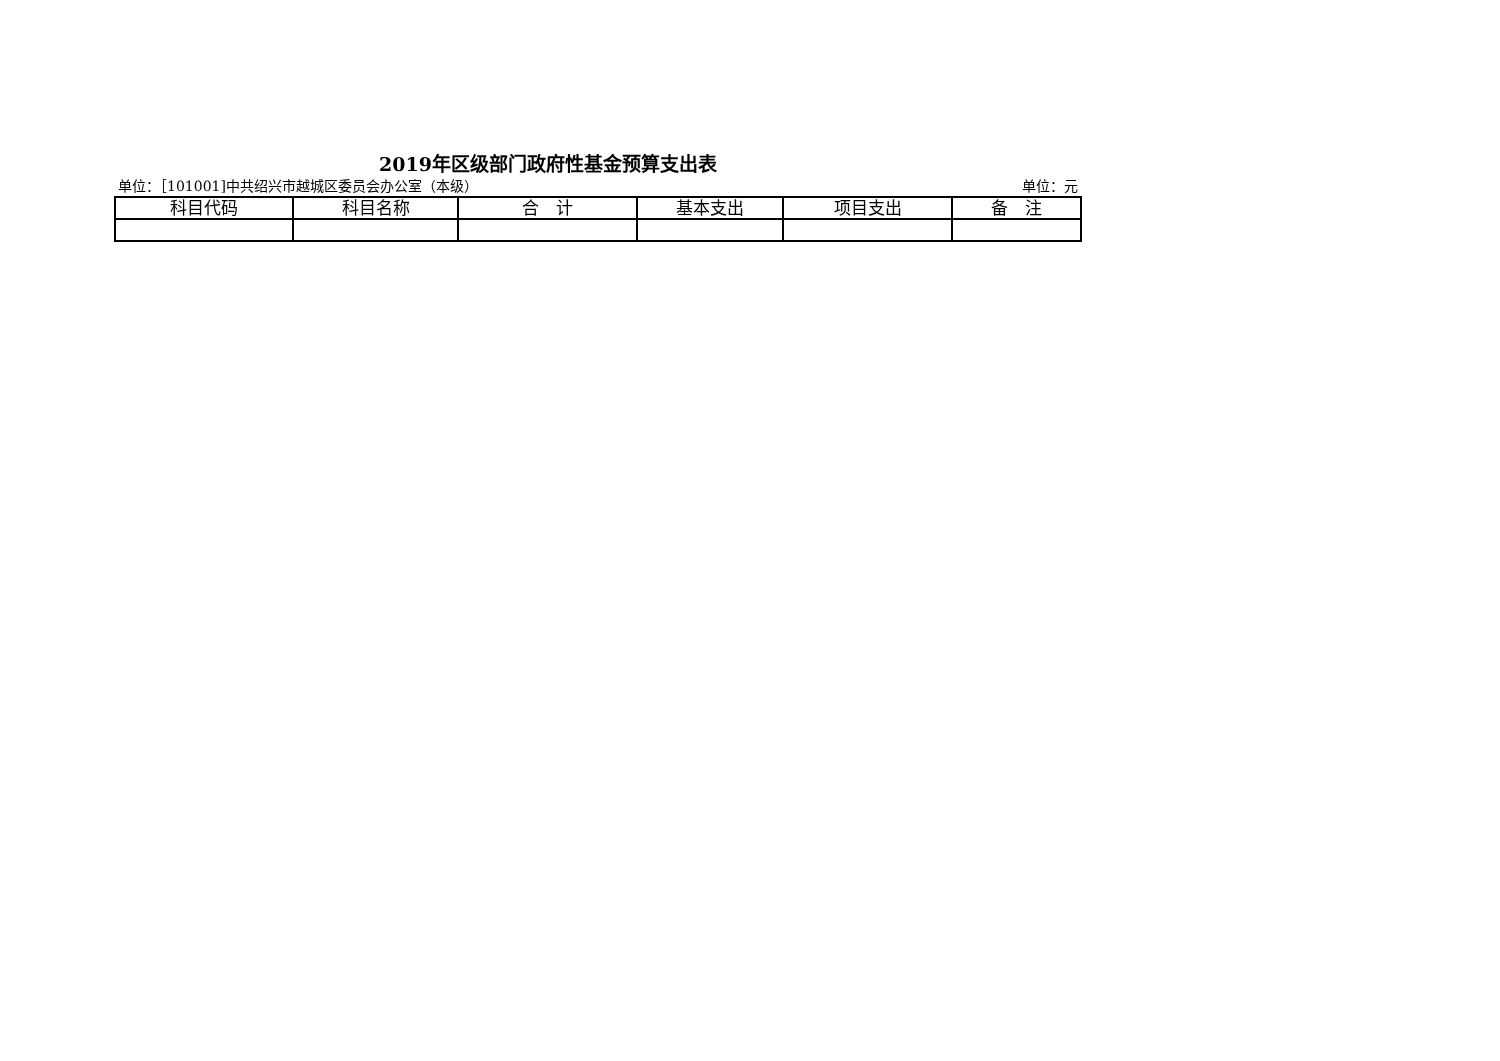2019年区级部门政府性基金预算支出表
单位：［101001]中共绍兴市越城区委员会办公室（本级） 单位：元
| 科目代码 | 科目名称 | 合 计 | 基本支出 | 项目支出 | 备 注 |
| --- | --- | --- | --- | --- | --- |